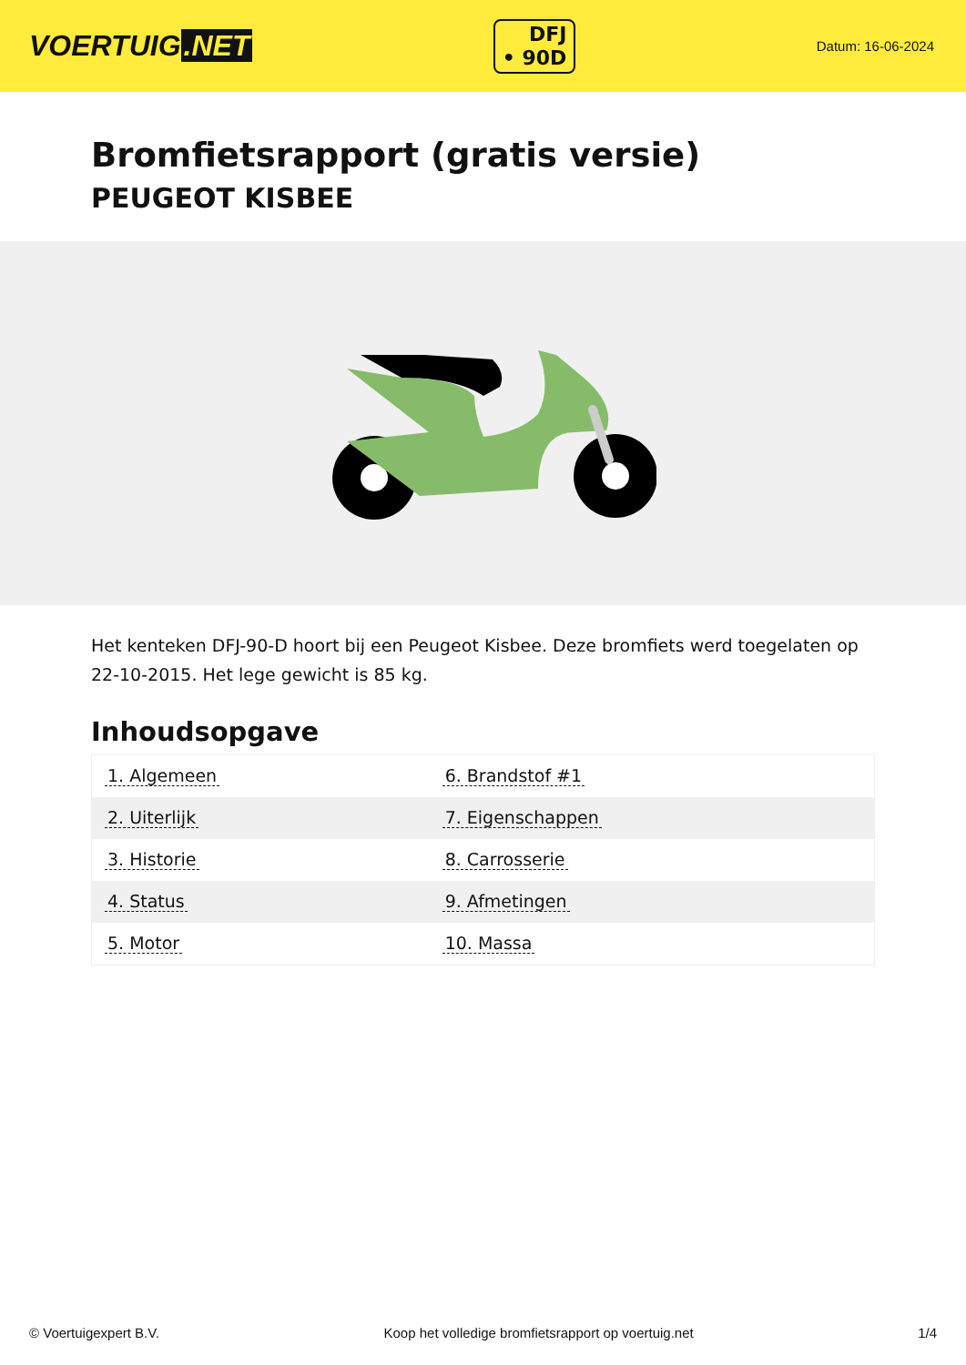VOERTUIG.NET
DFJ
• 90D
Datum: 16-06-2024
Bromfietsrapport (gratis versie)
PEUGEOT KISBEE
Het kenteken DFJ-90-D hoort bij een Peugeot Kisbee. Deze bromfiets werd toegelaten op 22-10-2015. Het lege gewicht is 85 kg.
Inhoudsopgave
| 1. Algemeen | 6. Brandstof #1 |
| 2. Uiterlijk | 7. Eigenschappen |
| 3. Historie | 8. Carrosserie |
| 4. Status | 9. Afmetingen |
| 5. Motor | 10. Massa |
© Voertuigexpert B.V. Koop het volledige bromfietsrapport op voertuig.net 1/4